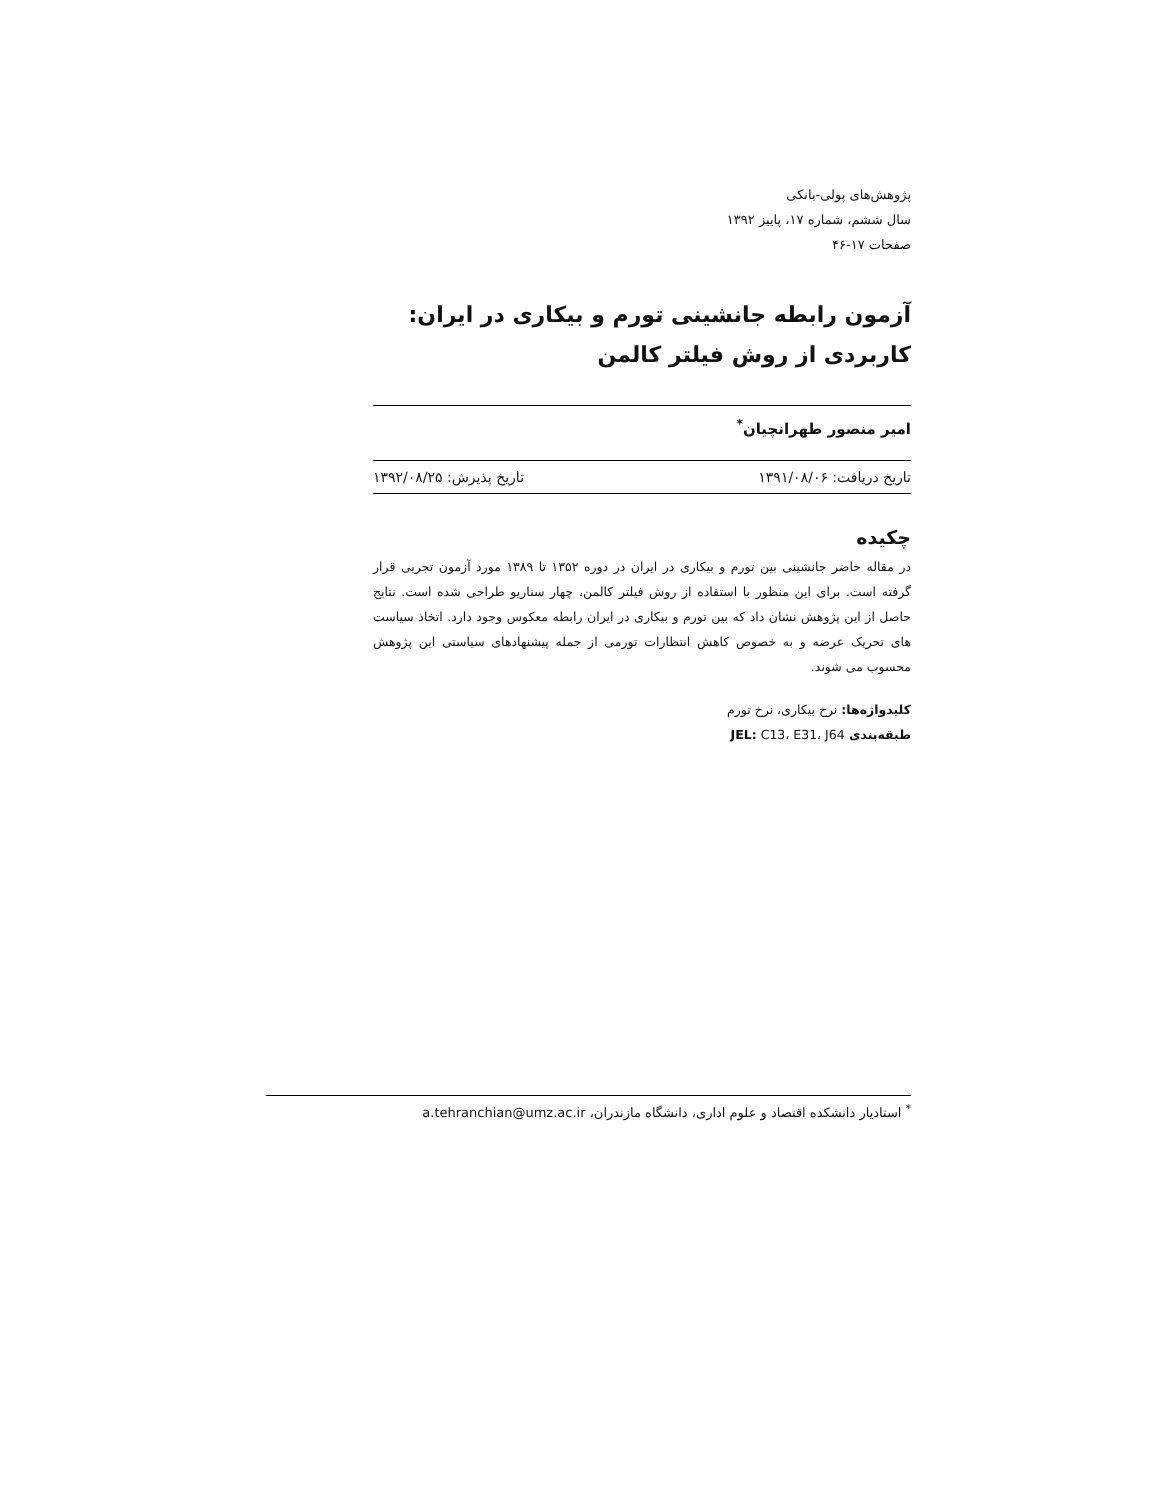پژوهش‌های پولی-بانکی
سال ششم، شماره ۱۷، پاییز ۱۳۹۲
صفحات ۱۷-۴۶
آزمون رابطه جانشینی تورم و بیکاری در ایران: کاربردی از روش فیلتر کالمن
امیر منصور طهرانچیان<sup>*</sup>
تاریخ دریافت: ۱۳۹۱/۰۸/۰۶ تاریخ پذیرش: ۱۳۹۲/۰۸/۲۵
چکیده
در مقاله حاضر جانشینی بین تورم و بیکاری در ایران در دوره ۱۳۵۲ تا ۱۳۸۹ مورد آزمون تجربی قرار گرفته است. برای این منظور با استفاده از روش فیلتر کالمن، چهار سناریو طراحی شده است. نتایج حاصل از این پژوهش نشان داد که بین تورم و بیکاری در ایران رابطه معکوس وجود دارد. اتخاذ سیاست های تحریک عرضه و به خصوص کاهش انتظارات تورمی از جمله پیشنهادهای سیاستی این پژوهش محسوب می شوند.
کلیدواژه‌ها: نرخ بیکاری، نرخ تورم
طبقه‌بندی JEL: C13، E31، J64
<sup>*</sup> استادیار دانشکده اقتصاد و علوم اداری، دانشگاه مازندران، a.tehranchian@umz.ac.ir